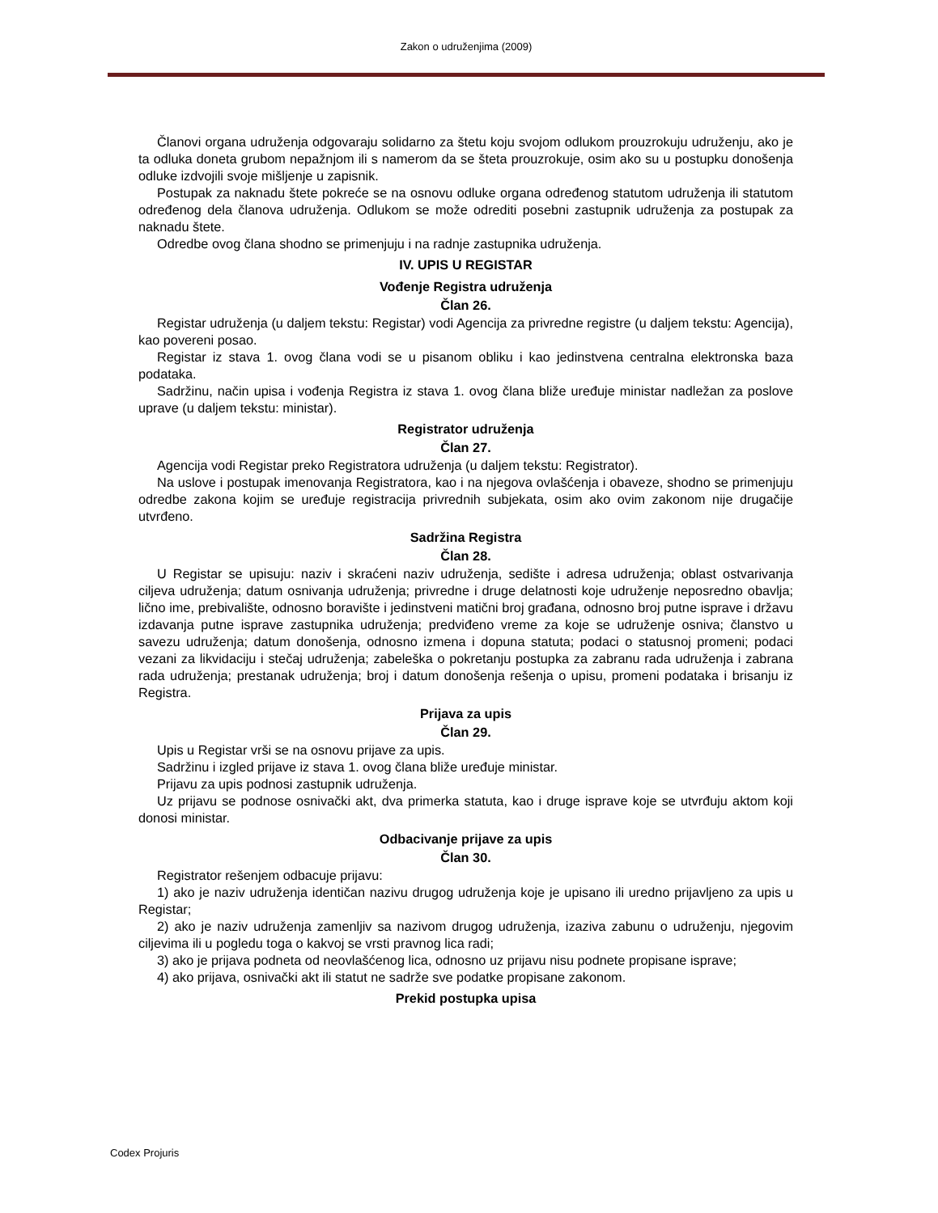Zakon o udruženjima (2009)
Članovi organa udruženja odgovaraju solidarno za štetu koju svojom odlukom prouzrokuju udruženju, ako je ta odluka doneta grubom nepažnjom ili s namerom da se šteta prouzrokuje, osim ako su u postupku donošenja odluke izdvojili svoje mišljenje u zapisnik.
Postupak za naknadu štete pokreće se na osnovu odluke organa određenog statutom udruženja ili statutom određenog dela članova udruženja. Odlukom se može odrediti posebni zastupnik udruženja za postupak za naknadu štete.
Odredbe ovog člana shodno se primenjuju i na radnje zastupnika udruženja.
IV. UPIS U REGISTAR
Vođenje Registra udruženja
Član 26.
Registar udruženja (u daljem tekstu: Registar) vodi Agencija za privredne registre (u daljem tekstu: Agencija), kao povereni posao.
Registar iz stava 1. ovog člana vodi se u pisanom obliku i kao jedinstvena centralna elektronska baza podataka.
Sadržinu, način upisa i vođenja Registra iz stava 1. ovog člana bliže uređuje ministar nadležan za poslove uprave (u daljem tekstu: ministar).
Registrator udruženja
Član 27.
Agencija vodi Registar preko Registratora udruženja (u daljem tekstu: Registrator).
Na uslove i postupak imenovanja Registratora, kao i na njegova ovlašćenja i obaveze, shodno se primenjuju odredbe zakona kojim se uređuje registracija privrednih subjekata, osim ako ovim zakonom nije drugačije utvrđeno.
Sadržina Registra
Član 28.
U Registar se upisuju: naziv i skraćeni naziv udruženja, sedište i adresa udruženja; oblast ostvarivanja ciljeva udruženja; datum osnivanja udruženja; privredne i druge delatnosti koje udruženje neposredno obavlja; lično ime, prebivalište, odnosno boravište i jedinstveni matični broj građana, odnosno broj putne isprave i državu izdavanja putne isprave zastupnika udruženja; predviđeno vreme za koje se udruženje osniva; članstvo u savezu udruženja; datum donošenja, odnosno izmena i dopuna statuta; podaci o statusnoj promeni; podaci vezani za likvidaciju i stečaj udruženja; zabeleška o pokretanju postupka za zabranu rada udruženja i zabrana rada udruženja; prestanak udruženja; broj i datum donošenja rešenja o upisu, promeni podataka i brisanju iz Registra.
Prijava za upis
Član 29.
Upis u Registar vrši se na osnovu prijave za upis.
Sadržinu i izgled prijave iz stava 1. ovog člana bliže uređuje ministar.
Prijavu za upis podnosi zastupnik udruženja.
Uz prijavu se podnose osnivački akt, dva primerka statuta, kao i druge isprave koje se utvrđuju aktom koji donosi ministar.
Odbacivanje prijave za upis
Član 30.
Registrator rešenjem odbacuje prijavu:
1) ako je naziv udruženja identičan nazivu drugog udruženja koje je upisano ili uredno prijavljeno za upis u Registar;
2) ako je naziv udruženja zamenljiv sa nazivom drugog udruženja, izaziva zabunu o udruženju, njegovim ciljevima ili u pogledu toga o kakvoj se vrsti pravnog lica radi;
3) ako je prijava podneta od neovlašćenog lica, odnosno uz prijavu nisu podnete propisane isprave;
4) ako prijava, osnivački akt ili statut ne sadrže sve podatke propisane zakonom.
Prekid postupka upisa
Codex Projuris